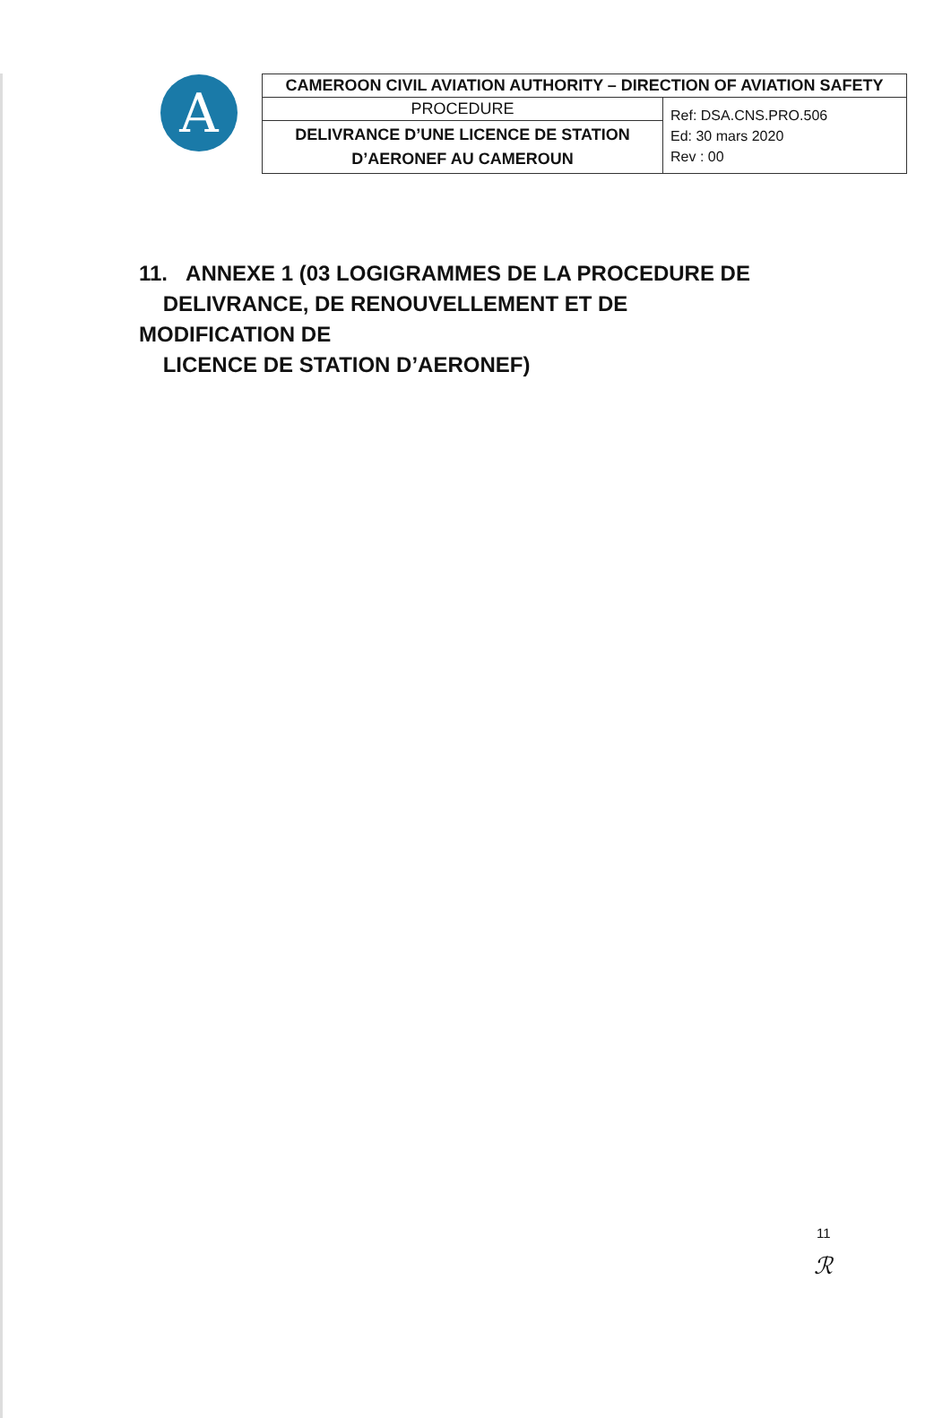A
| CAMEROON CIVIL AVIATION AUTHORITY – DIRECTION OF AVIATION SAFETY | |
| PROCEDURE | Ref: DSA.CNS.PRO.506 Ed: 30 mars 2020 Rev : 00 |
| DELIVRANCE D’UNE LICENCE DE STATION D’AERONEF AU CAMEROUN | |
11. ANNEXE 1 (03 LOGIGRAMMES DE LA PROCEDURE DE
DELIVRANCE, DE RENOUVELLEMENT ET DE MODIFICATION DE
LICENCE DE STATION D’AERONEF)
11
ℛ